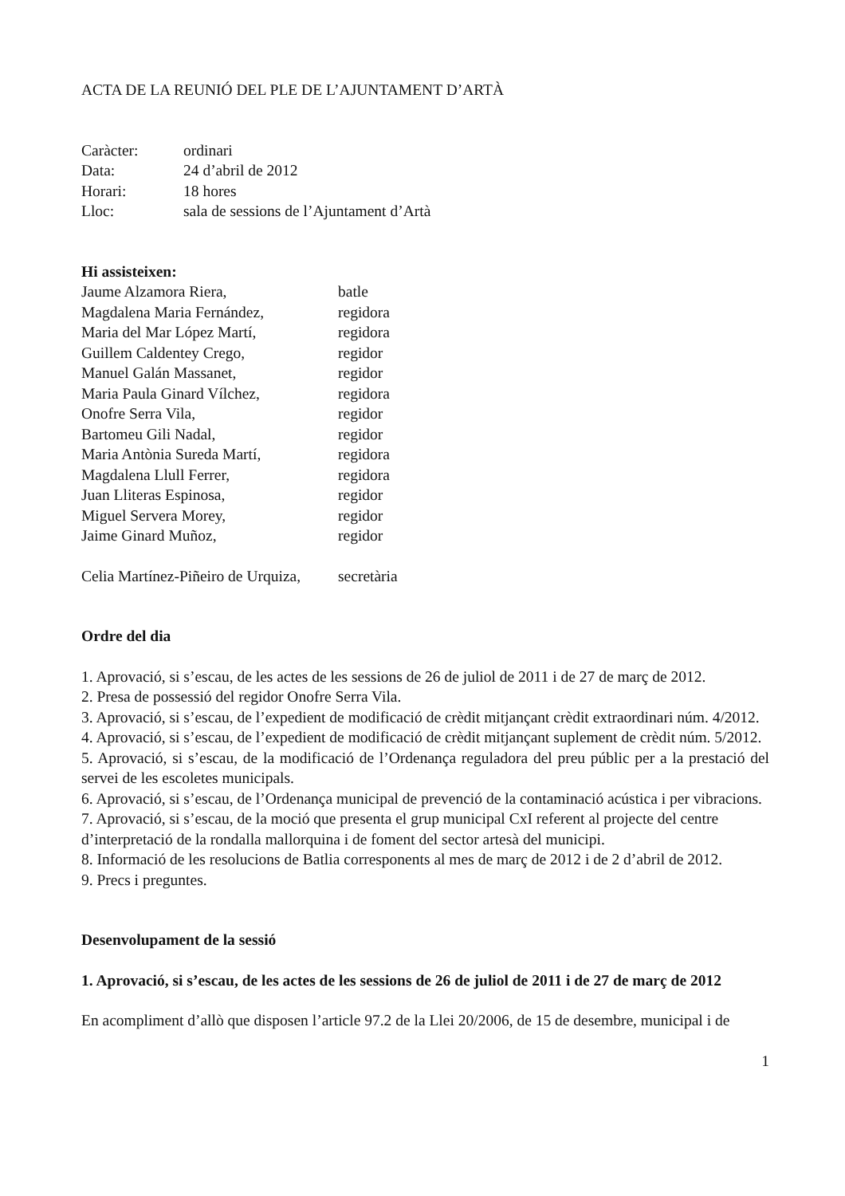ACTA DE LA REUNIÓ DEL PLE DE L’AJUNTAMENT D’ARTÀ
| Caràcter: | ordinari |
| Data: | 24 d’abril de 2012 |
| Horari: | 18 hores |
| Lloc: | sala de sessions de l’Ajuntament d’Artà |
Hi assisteixen:
| Jaume Alzamora Riera, | batle |
| Magdalena Maria Fernández, | regidora |
| Maria del Mar López Martí, | regidora |
| Guillem Caldentey Crego, | regidor |
| Manuel Galán Massanet, | regidor |
| Maria Paula Ginard Vílchez, | regidora |
| Onofre Serra Vila, | regidor |
| Bartomeu Gili Nadal, | regidor |
| Maria Antònia Sureda Martí, | regidora |
| Magdalena Llull Ferrer, | regidora |
| Juan Lliteras Espinosa, | regidor |
| Miguel Servera Morey, | regidor |
| Jaime Ginard Muñoz, | regidor |
| Celia Martínez-Piñeiro de Urquiza, | secretària |
Ordre del dia
1. Aprovació, si s’escau, de les actes de les sessions de 26 de juliol de 2011 i de 27 de març de 2012.
2. Presa de possessió del regidor Onofre Serra Vila.
3. Aprovació, si s’escau, de l’expedient de modificació de crèdit mitjançant crèdit extraordinari núm. 4/2012.
4. Aprovació, si s’escau, de l’expedient de modificació de crèdit mitjançant suplement de crèdit núm. 5/2012.
5. Aprovació, si s’escau, de la modificació de l’Ordenança reguladora del preu públic per a la prestació del servei de les escoletes municipals.
6. Aprovació, si s’escau, de l’Ordenança municipal de prevenció de la contaminació acústica i per vibracions.
7. Aprovació, si s’escau, de la moció que presenta el grup municipal CxI referent al projecte del centre d’interpretació de la rondalla mallorquina i de foment del sector artesà del municipi.
8. Informació de les resolucions de Batlia corresponents al mes de març de 2012 i de 2 d’abril de 2012.
9. Precs i preguntes.
Desenvolupament de la sessió
1. Aprovació, si s’escau, de les actes de les sessions de 26 de juliol de 2011 i de 27 de març de 2012
En acompliment d’allò que disposen l’article 97.2 de la Llei 20/2006, de 15 de desembre, municipal i de
1